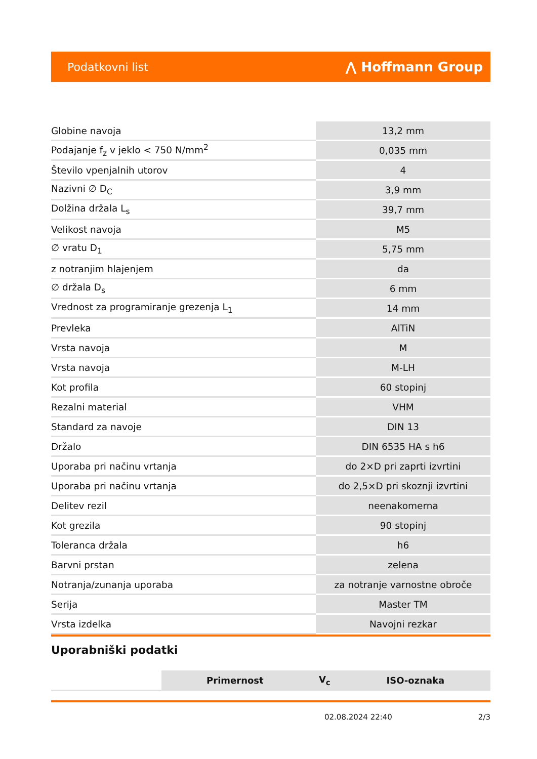Podatkovni list ⋀ Hoffmann Group
| Globine navoja | 13,2 mm |
| Podajanje f<sub>z</sub> v jeklo < 750 N/mm<sup>2</sup> | 0,035 mm |
| Število vpenjalnih utorov | 4 |
| Nazivni ∅ D<sub>C</sub> | 3,9 mm |
| Dolžina držala L<sub>s</sub> | 39,7 mm |
| Velikost navoja | M5 |
| ∅ vratu D<sub>1</sub> | 5,75 mm |
| z notranjim hlajenjem | da |
| ∅ držala D<sub>s</sub> | 6 mm |
| Vrednost za programiranje grezenja L<sub>1</sub> | 14 mm |
| Prevleka | AlTiN |
| Vrsta navoja | M |
| Vrsta navoja | M-LH |
| Kot profila | 60 stopinj |
| Rezalni material | VHM |
| Standard za navoje | DIN 13 |
| Držalo | DIN 6535 HA s h6 |
| Uporaba pri načinu vrtanja | do 2×D pri zaprti izvrtini |
| Uporaba pri načinu vrtanja | do 2,5×D pri skoznji izvrtini |
| Delitev rezil | neenakomerna |
| Kot grezila | 90 stopinj |
| Toleranca držala | h6 |
| Barvni prstan | zelena |
| Notranja/zunanja uporaba | za notranje varnostne obroče |
| Serija | Master TM |
| Vrsta izdelka | Navojni rezkar |
Uporabniški podatki
| | Primernost | V<sub>c</sub> | ISO-oznaka |
| --- | --- | --- | --- |
02.08.2024 22:40 2/3